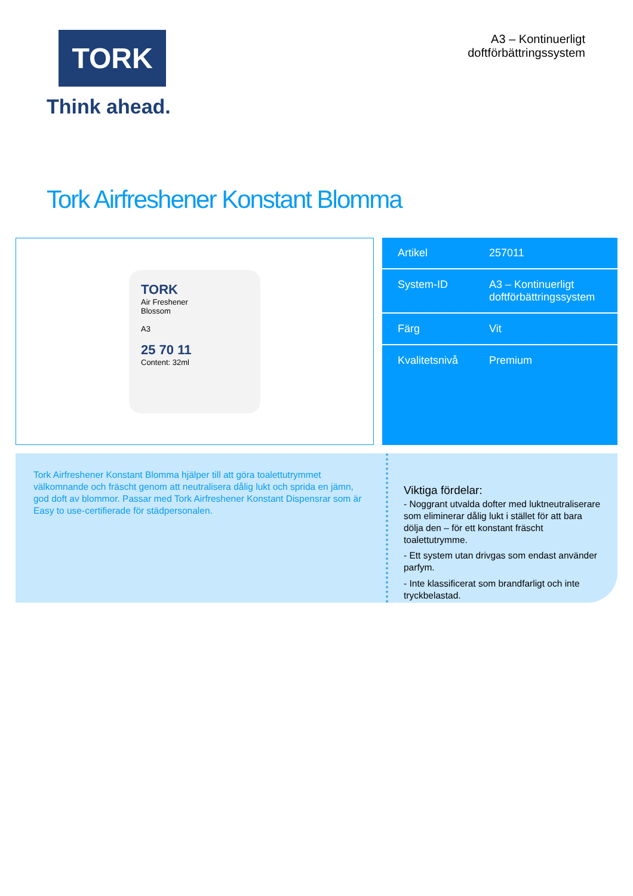TORK
Think ahead.
A3 – Kontinuerligt
doftförbättringssystem
Tork Airfreshener Konstant Blomma
TORK
Air Freshener
Blossom
A3
25 70 11
Content: 32ml
| Artikel | 257011 |
| System-ID | A3 – Kontinuerligt doftförbättringssystem |
| Färg | Vit |
| Kvalitetsnivå | Premium |
Tork Airfreshener Konstant Blomma hjälper till att göra toalettutrymmet välkomnande och fräscht genom att neutralisera dålig lukt och sprida en jämn, god doft av blommor. Passar med Tork Airfreshener Konstant Dispensrar som är Easy to use-certifierade för städpersonalen.
Viktiga fördelar:
- Noggrant utvalda dofter med luktneutraliserare som eliminerar dålig lukt i stället för att bara dölja den – för ett konstant fräscht toalettutrymme.
- Ett system utan drivgas som endast använder parfym.
- Inte klassificerat som brandfarligt och inte tryckbelastad.